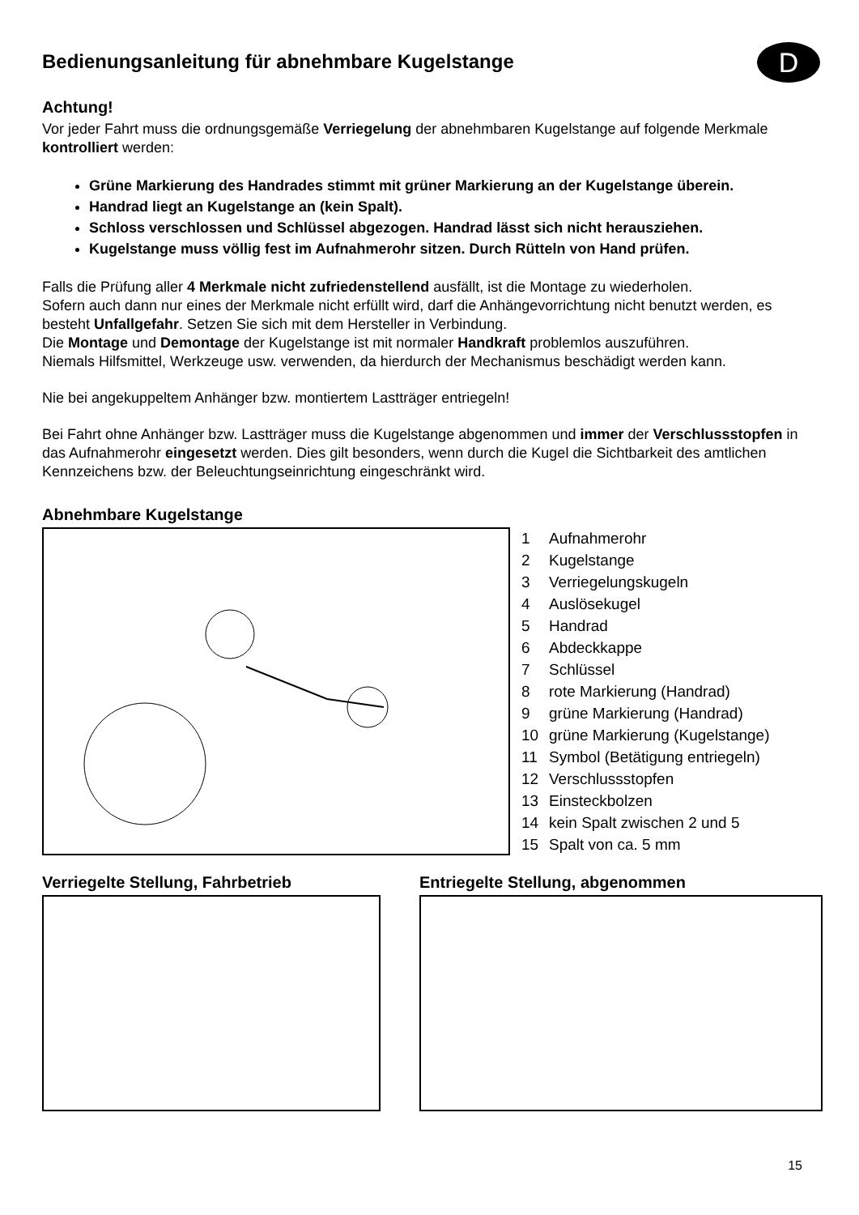Bedienungsanleitung für abnehmbare Kugelstange
D
Achtung!
Vor jeder Fahrt muss die ordnungsgemäße Verriegelung der abnehmbaren Kugelstange auf folgende Merkmale kontrolliert werden:
Grüne Markierung des Handrades stimmt mit grüner Markierung an der Kugelstange überein.
Handrad liegt an Kugelstange an (kein Spalt).
Schloss verschlossen und Schlüssel abgezogen. Handrad lässt sich nicht herausziehen.
Kugelstange muss völlig fest im Aufnahmerohr sitzen. Durch Rütteln von Hand prüfen.
Falls die Prüfung aller 4 Merkmale nicht zufriedenstellend ausfällt, ist die Montage zu wiederholen.
Sofern auch dann nur eines der Merkmale nicht erfüllt wird, darf die Anhängevorrichtung nicht benutzt werden, es besteht Unfallgefahr. Setzen Sie sich mit dem Hersteller in Verbindung.
Die Montage und Demontage der Kugelstange ist mit normaler Handkraft problemlos auszuführen.
Niemals Hilfsmittel, Werkzeuge usw. verwenden, da hierdurch der Mechanismus beschädigt werden kann.
Nie bei angekuppeltem Anhänger bzw. montiertem Lastträger entriegeln!
Bei Fahrt ohne Anhänger bzw. Lastträger muss die Kugelstange abgenommen und immer der Verschlussstopfen in das Aufnahmerohr eingesetzt werden. Dies gilt besonders, wenn durch die Kugel die Sichtbarkeit des amtlichen Kennzeichens bzw. der Beleuchtungseinrichtung eingeschränkt wird.
Abnehmbare Kugelstange
1 Aufnahmerohr
2 Kugelstange
3 Verriegelungskugeln
4 Auslösekugel
5 Handrad
6 Abdeckkappe
7 Schlüssel
8 rote Markierung (Handrad)
9 grüne Markierung (Handrad)
10 grüne Markierung (Kugelstange)
11 Symbol (Betätigung entriegeln)
12 Verschlussstopfen
13 Einsteckbolzen
14 kein Spalt zwischen 2 und 5
15 Spalt von ca. 5 mm
Verriegelte Stellung, Fahrbetrieb
Entriegelte Stellung, abgenommen
15